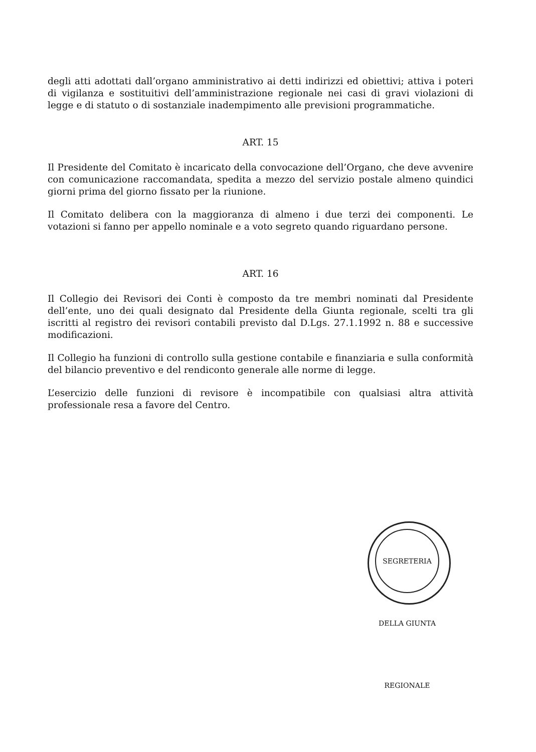degli atti adottati dall’organo amministrativo ai detti indirizzi ed obiettivi; attiva i poteri di vigilanza e sostituitivi dell’amministrazione regionale nei casi di gravi violazioni di legge e di statuto o di sostanziale inadempimento alle previsioni programmatiche.
ART. 15
Il Presidente del Comitato è incaricato della convocazione dell’Organo, che deve avvenire con comunicazione raccomandata, spedita a mezzo del servizio postale almeno quindici giorni prima del giorno fissato per la riunione.
Il Comitato delibera con la maggioranza di almeno i due terzi dei componenti. Le votazioni si fanno per appello nominale e a voto segreto quando riguardano persone.
ART. 16
Il Collegio dei Revisori dei Conti è composto da tre membri nominati dal Presidente dell’ente, uno dei quali designato dal Presidente della Giunta regionale, scelti tra gli iscritti al registro dei revisori contabili previsto dal D.Lgs. 27.1.1992 n. 88 e successive modificazioni.
Il Collegio ha funzioni di controllo sulla gestione contabile e finanziaria e sulla conformità del bilancio preventivo e del rendiconto generale alle norme di legge.
L’esercizio delle funzioni di revisore è incompatibile con qualsiasi altra attività professionale resa a favore del Centro.
SEGRETERIA DELLA GIUNTA REGIONALE